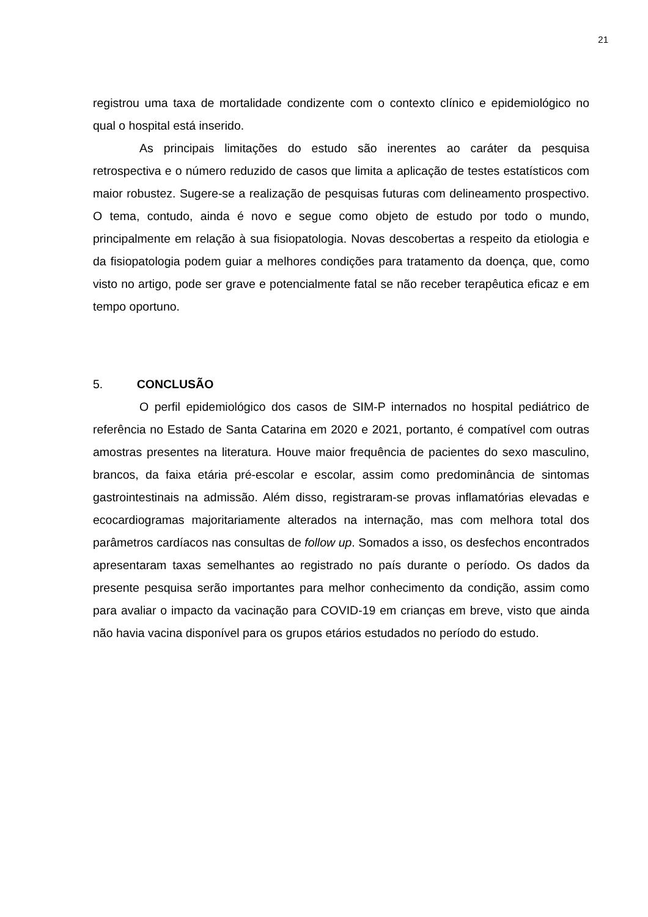21
registrou uma taxa de mortalidade condizente com o contexto clínico e epidemiológico no qual o hospital está inserido.
As principais limitações do estudo são inerentes ao caráter da pesquisa retrospectiva e o número reduzido de casos que limita a aplicação de testes estatísticos com maior robustez. Sugere-se a realização de pesquisas futuras com delineamento prospectivo. O tema, contudo, ainda é novo e segue como objeto de estudo por todo o mundo, principalmente em relação à sua fisiopatologia. Novas descobertas a respeito da etiologia e da fisiopatologia podem guiar a melhores condições para tratamento da doença, que, como visto no artigo, pode ser grave e potencialmente fatal se não receber terapêutica eficaz e em tempo oportuno.
5. CONCLUSÃO
O perfil epidemiológico dos casos de SIM-P internados no hospital pediátrico de referência no Estado de Santa Catarina em 2020 e 2021, portanto, é compatível com outras amostras presentes na literatura. Houve maior frequência de pacientes do sexo masculino, brancos, da faixa etária pré-escolar e escolar, assim como predominância de sintomas gastrointestinais na admissão. Além disso, registraram-se provas inflamatórias elevadas e ecocardiogramas majoritariamente alterados na internação, mas com melhora total dos parâmetros cardíacos nas consultas de follow up. Somados a isso, os desfechos encontrados apresentaram taxas semelhantes ao registrado no país durante o período. Os dados da presente pesquisa serão importantes para melhor conhecimento da condição, assim como para avaliar o impacto da vacinação para COVID-19 em crianças em breve, visto que ainda não havia vacina disponível para os grupos etários estudados no período do estudo.